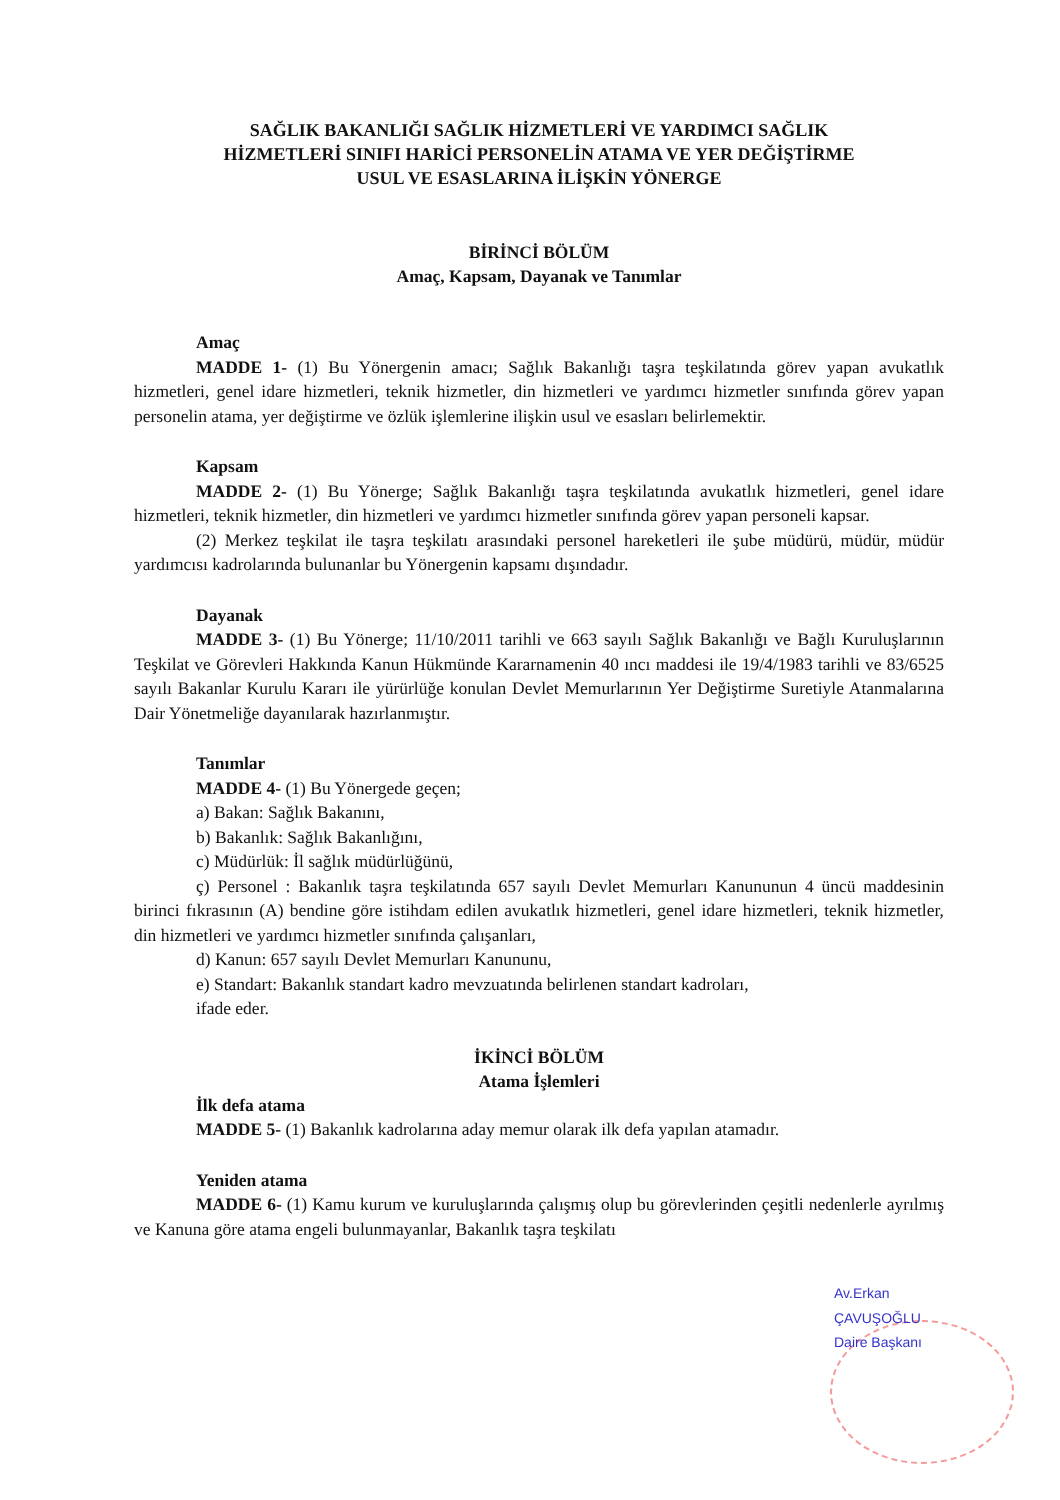SAĞLIK BAKANLIĞI SAĞLIK HİZMETLERİ VE YARDIMCI SAĞLIK
HİZMETLERİ SINIFI HARİCİ PERSONELİN ATAMA VE YER DEĞİŞTİRME
USUL VE ESASLARINA İLİŞKİN YÖNERGE
BİRİNCİ BÖLÜM
Amaç, Kapsam, Dayanak ve Tanımlar
Amaç
MADDE 1- (1) Bu Yönergenin amacı; Sağlık Bakanlığı taşra teşkilatında görev yapan avukatlık hizmetleri, genel idare hizmetleri, teknik hizmetler, din hizmetleri ve yardımcı hizmetler sınıfında görev yapan personelin atama, yer değiştirme ve özlük işlemlerine ilişkin usul ve esasları belirlemektir.
Kapsam
MADDE 2- (1) Bu Yönerge; Sağlık Bakanlığı taşra teşkilatında avukatlık hizmetleri, genel idare hizmetleri, teknik hizmetler, din hizmetleri ve yardımcı hizmetler sınıfında görev yapan personeli kapsar.
(2) Merkez teşkilat ile taşra teşkilatı arasındaki personel hareketleri ile şube müdürü, müdür, müdür yardımcısı kadrolarında bulunanlar bu Yönergenin kapsamı dışındadır.
Dayanak
MADDE 3- (1) Bu Yönerge; 11/10/2011 tarihli ve 663 sayılı Sağlık Bakanlığı ve Bağlı Kuruluşlarının Teşkilat ve Görevleri Hakkında Kanun Hükmünde Kararnamenin 40 ıncı maddesi ile 19/4/1983 tarihli ve 83/6525 sayılı Bakanlar Kurulu Kararı ile yürürlüğe konulan Devlet Memurlarının Yer Değiştirme Suretiyle Atanmalarına Dair Yönetmeliğe dayanılarak hazırlanmıştır.
Tanımlar
MADDE 4- (1) Bu Yönergede geçen;
a) Bakan: Sağlık Bakanını,
b) Bakanlık: Sağlık Bakanlığını,
c) Müdürlük: İl sağlık müdürlüğünü,
ç) Personel : Bakanlık taşra teşkilatında 657 sayılı Devlet Memurları Kanununun 4 üncü maddesinin birinci fıkrasının (A) bendine göre istihdam edilen avukatlık hizmetleri, genel idare hizmetleri, teknik hizmetler, din hizmetleri ve yardımcı hizmetler sınıfında çalışanları,
d) Kanun: 657 sayılı Devlet Memurları Kanununu,
e) Standart: Bakanlık standart kadro mevzuatında belirlenen standart kadroları,
ifade eder.
İKİNCİ BÖLÜM
Atama İşlemleri
İlk defa atama
MADDE 5- (1) Bakanlık kadrolarına aday memur olarak ilk defa yapılan atamadır.
Yeniden atama
MADDE 6- (1) Kamu kurum ve kuruluşlarında çalışmış olup bu görevlerinden çeşitli nedenlerle ayrılmış ve Kanuna göre atama engeli bulunmayanlar, Bakanlık taşra teşkilatı
Av.Erkan ÇAVUŞOĞLU Daire Başkanı